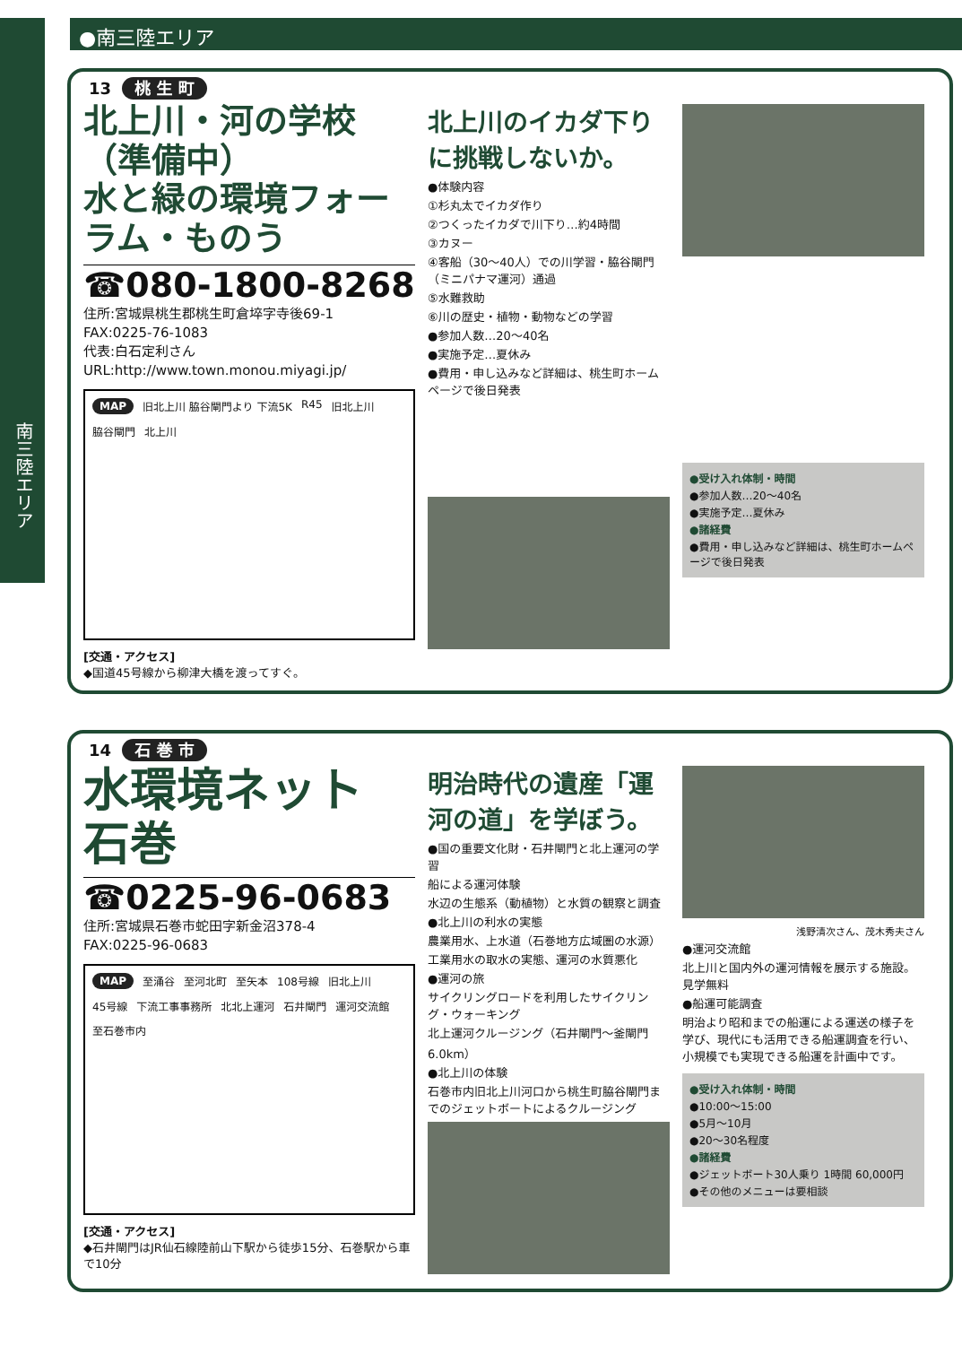南三陸エリア
●南三陸エリア
13 桃 生 町
北上川・河の学校（準備中）
水と緑の環境フォーラム・ものう
☎080-1800-8268
住所:宮城県桃生郡桃生町倉埣字寺後69-1
FAX:0225-76-1083
代表:白石定利さん
URL:http://www.town.monou.miyagi.jp/
MAP 旧北上川 脇谷閘門より 下流5K R45 旧北上川 脇谷閘門 北上川
[交通・アクセス]
◆国道45号線から柳津大橋を渡ってすぐ。
北上川のイカダ下りに挑戦しないか。
●体験内容
①杉丸太でイカダ作り
②つくったイカダで川下り…約4時間
③カヌー
④客船（30〜40人）での川学習・脇谷閘門（ミニパナマ運河）通過
⑤水難救助
⑥川の歴史・植物・動物などの学習
●参加人数…20〜40名
●実施予定…夏休み
●費用・申し込みなど詳細は、桃生町ホームページで後日発表
●受け入れ体制・時間
●参加人数…20〜40名
●実施予定…夏休み
●諸経費
●費用・申し込みなど詳細は、桃生町ホームページで後日発表
14 石 巻 市
水環境ネット
石巻
☎0225-96-0683
住所:宮城県石巻市蛇田字新金沼378-4
FAX:0225-96-0683
MAP 至涌谷 至河北町 至矢本 108号線 旧北上川 45号線 下流工事事務所 北北上運河 石井閘門 運河交流館 至石巻市内
[交通・アクセス]
◆石井閘門はJR仙石線陸前山下駅から徒歩15分、石巻駅から車で10分
明治時代の遺産「運河の道」を学ぼう。
●国の重要文化財・石井閘門と北上運河の学習
船による運河体験
水辺の生態系（動植物）と水質の観察と調査
●北上川の利水の実態
農業用水、上水道（石巻地方広域圏の水源）
工業用水の取水の実態、運河の水質悪化
●運河の旅
サイクリングロードを利用したサイクリング・ウォーキング
北上運河クルージング（石井閘門〜釜閘門6.0km）
●北上川の体験
石巻市内旧北上川河口から桃生町脇谷閘門までのジェットボートによるクルージング
浅野清次さん、茂木秀夫さん
●運河交流館
北上川と国内外の運河情報を展示する施設。見学無料
●船運可能調査
明治より昭和までの船運による運送の様子を学び、現代にも活用できる船運調査を行い、小規模でも実現できる船運を計画中です。
●受け入れ体制・時間
●10:00〜15:00
●5月〜10月
●20〜30名程度
●諸経費
●ジェットボート30人乗り 1時間 60,000円
●その他のメニューは要相談